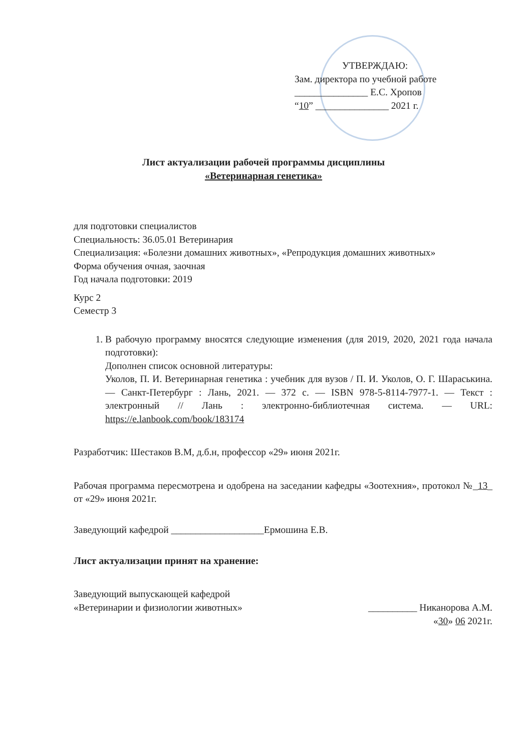УТВЕРЖДАЮ:
Зам. директора по учебной работе
_______________ Е.С. Хропов
“10” _______________ 2021 г.
Лист актуализации рабочей программы дисциплины
«Ветеринарная генетика»
для подготовки специалистов
Специальность: 36.05.01 Ветеринария
Специализация: «Болезни домашних животных», «Репродукция домашних животных»
Форма обучения очная, заочная
Год начала подготовки: 2019
Курс 2
Семестр 3
1. В рабочую программу вносятся следующие изменения (для 2019, 2020, 2021 года начала подготовки):
Дополнен список основной литературы:
Уколов, П. И. Ветеринарная генетика : учебник для вузов / П. И. Уколов, О. Г. Шараськина. — Санкт-Петербург : Лань, 2021. — 372 с. — ISBN 978-5-8114-7977-1. — Текст : электронный // Лань : электронно-библиотечная система. — URL: https://e.lanbook.com/book/183174
Разработчик: Шестаков В.М, д.б.н, профессор «29» июня 2021г.
Рабочая программа пересмотрена и одобрена на заседании кафедры «Зоотехния», протокол №_13_ от «29» июня 2021г.
Заведующий кафедрой ___________________Ермошина Е.В.
Лист актуализации принят на хранение:
Заведующий выпускающей кафедрой
«Ветеринарии и физиологии животных» __________ Никанорова А.М.
«30» 06 2021г.